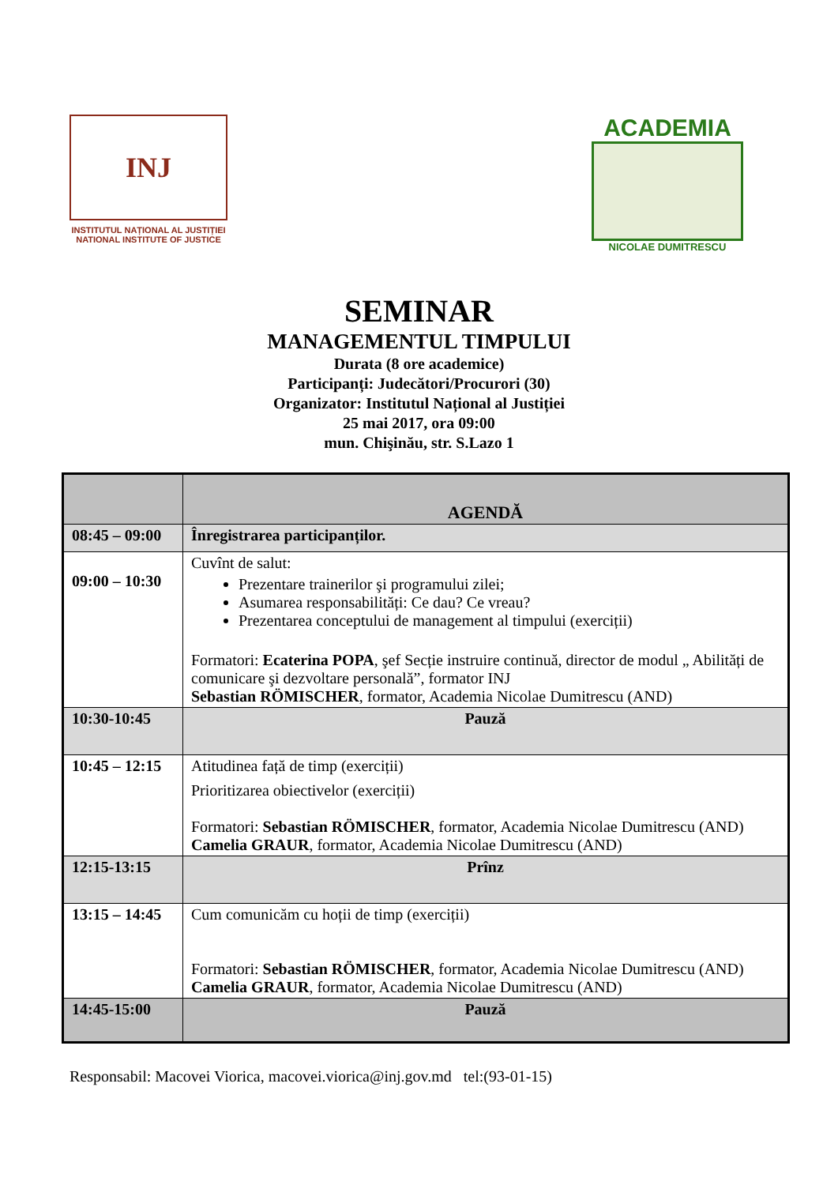INJ
INSTITUTUL NAȚIONAL AL JUSTIȚIEI
NATIONAL INSTITUTE OF JUSTICE
ACADEMIA
NICOLAE DUMITRESCU
SEMINAR
MANAGEMENTUL TIMPULUI
Durata (8 ore academice)
Participanți: Judecători/Procurori (30)
Organizator: Institutul Național al Justiției
25 mai 2017, ora 09:00
mun. Chişinău, str. S.Lazo 1
| | AGENDĂ |
| --- | --- |
| 08:45 – 09:00 | Înregistrarea participanților. |
| 09:00 – 10:30 | Cuvînt de salut: Prezentare trainerilor şi programului zilei; Asumarea responsabilități: Ce dau? Ce vreau? Prezentarea conceptului de management al timpului (exerciții) Formatori: Ecaterina POPA , şef Secție instruire continuă, director de modul „ Abilități de comunicare şi dezvoltare personală”, formator INJ Sebastian RÖMISCHER , formator, Academia Nicolae Dumitrescu (AND) |
| 10:30-10:45 | Pauză |
| 10:45 – 12:15 | Atitudinea față de timp (exerciții) Prioritizarea obiectivelor (exerciții) Formatori: Sebastian RÖMISCHER , formator, Academia Nicolae Dumitrescu (AND) Camelia GRAUR , formator, Academia Nicolae Dumitrescu (AND) |
| 12:15-13:15 | Prînz |
| 13:15 – 14:45 | Cum comunicăm cu hoții de timp (exerciții) Formatori: Sebastian RÖMISCHER , formator, Academia Nicolae Dumitrescu (AND) Camelia GRAUR , formator, Academia Nicolae Dumitrescu (AND) |
| 14:45-15:00 | Pauză |
Responsabil: Macovei Viorica, macovei.viorica@inj.gov.md tel:(93-01-15)